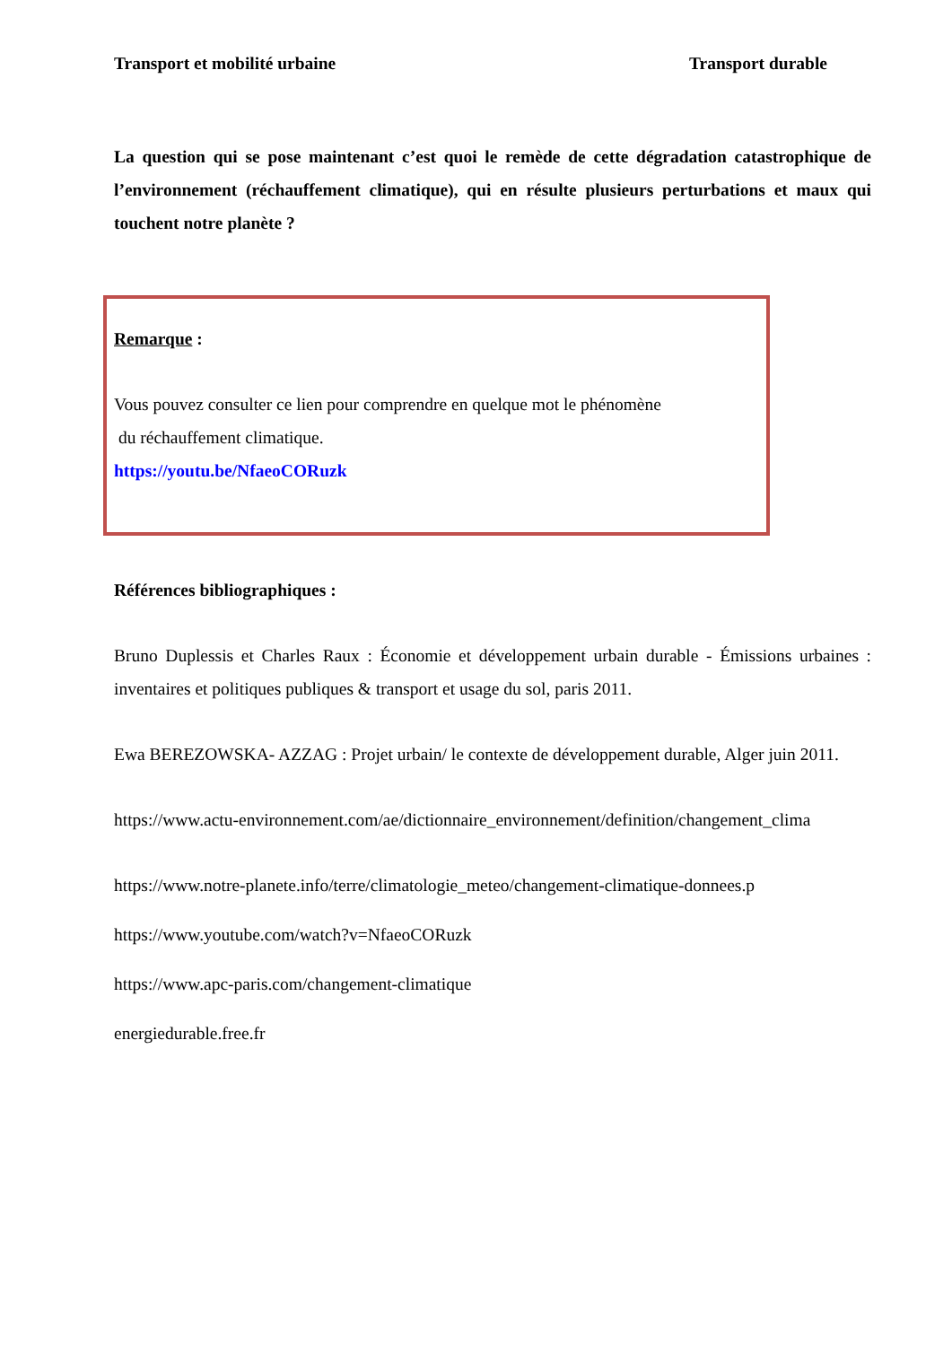Transport et mobilité urbaine Transport durable
La question qui se pose maintenant c’est quoi le remède de cette dégradation catastrophique de l’environnement (réchauffement climatique), qui en résulte plusieurs perturbations et maux qui touchent notre planète ?
Remarque :
Vous pouvez consulter ce lien pour comprendre en quelque mot le phénomène
du réchauffement climatique.
https://youtu.be/NfaeoCORuzk
Références bibliographiques :
Bruno Duplessis et Charles Raux : Économie et développement urbain durable - Émissions urbaines : inventaires et politiques publiques & transport et usage du sol, paris 2011.
Ewa BEREZOWSKA- AZZAG : Projet urbain/ le contexte de développement durable, Alger juin 2011.
https://www.actu-environnement.com/ae/dictionnaire_environnement/definition/changement_clima
https://www.notre-planete.info/terre/climatologie_meteo/changement-climatique-donnees.p
https://www.youtube.com/watch?v=NfaeoCORuzk
https://www.apc-paris.com/changement-climatique
energiedurable.free.fr